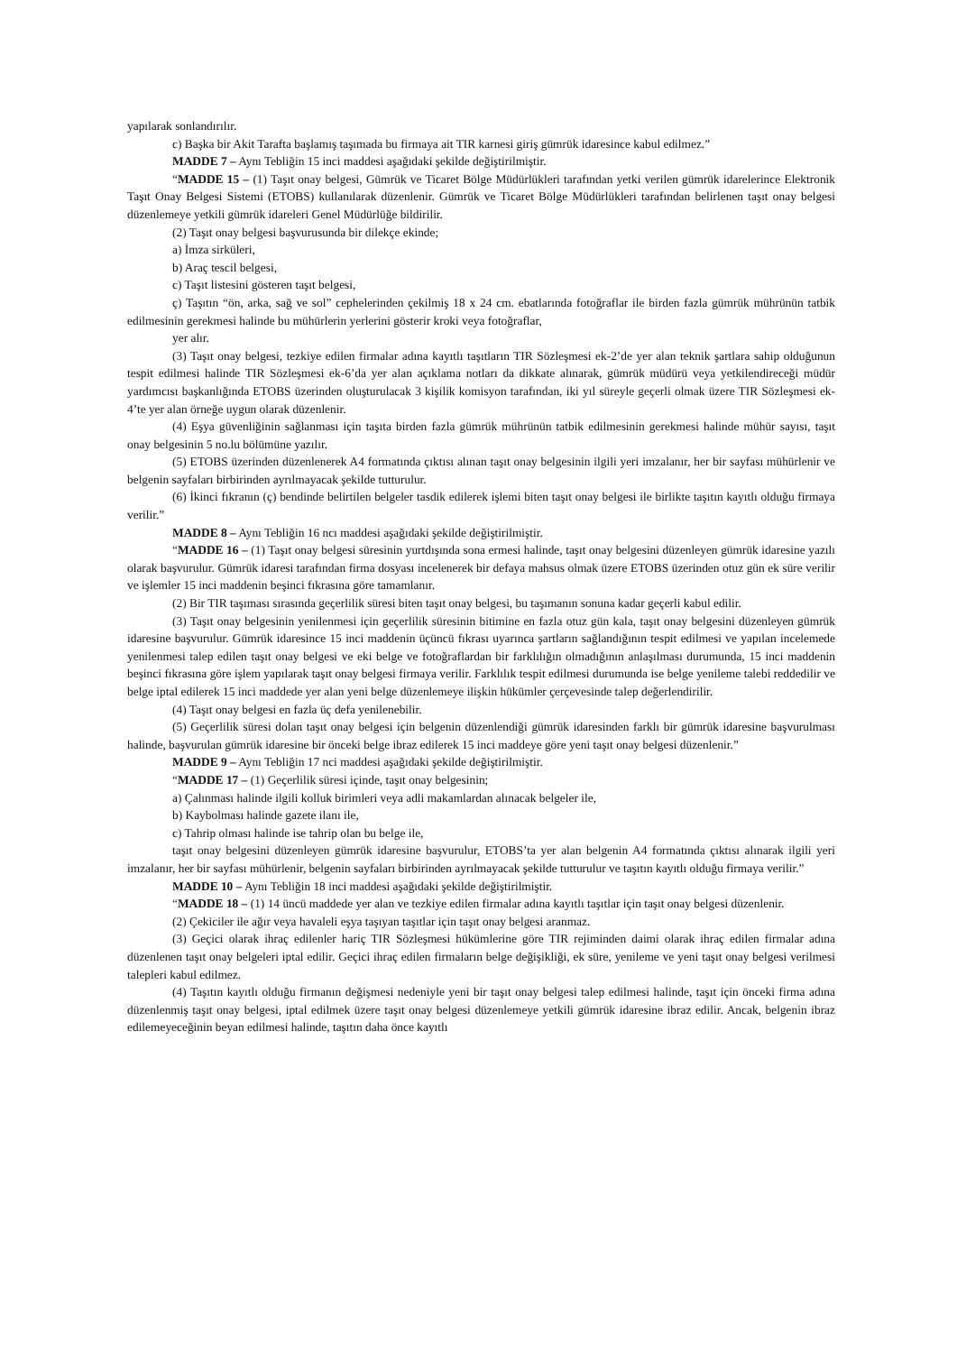yapılarak sonlandırılır.
c) Başka bir Akit Tarafta başlamış taşımada bu firmaya ait TIR karnesi giriş gümrük idaresince kabul edilmez.”
MADDE 7 – Aynı Tebliğin 15 inci maddesi aşağıdaki şekilde değiştirilmiştir.
“MADDE 15 – (1) Taşıt onay belgesi, Gümrük ve Ticaret Bölge Müdürlükleri tarafından yetki verilen gümrük idarelerince Elektronik Taşıt Onay Belgesi Sistemi (ETOBS) kullanılarak düzenlenir. Gümrük ve Ticaret Bölge Müdürlükleri tarafından belirlenen taşıt onay belgesi düzenlemeye yetkili gümrük idareleri Genel Müdürlüğe bildirilir.
(2) Taşıt onay belgesi başvurusunda bir dilekçe ekinde;
a) İmza sirküleri,
b) Araç tescil belgesi,
c) Taşıt listesini gösteren taşıt belgesi,
ç) Taşıtın “ön, arka, sağ ve sol” cephelerinden çekilmiş 18 x 24 cm. ebatlarında fotoğraflar ile birden fazla gümrük mührünün tatbik edilmesinin gerekmesi halinde bu mühürlerin yerlerini gösterir kroki veya fotoğraflar,
yer alır.
(3) Taşıt onay belgesi, tezkiye edilen firmalar adına kayıtlı taşıtların TIR Sözleşmesi ek-2’de yer alan teknik şartlara sahip olduğunun tespit edilmesi halinde TIR Sözleşmesi ek-6’da yer alan açıklama notları da dikkate alınarak, gümrük müdürü veya yetkilendireceği müdür yardımcısı başkanlığında ETOBS üzerinden oluşturulacak 3 kişilik komisyon tarafından, iki yıl süreyle geçerli olmak üzere TIR Sözleşmesi ek-4’te yer alan örneğe uygun olarak düzenlenir.
(4) Eşya güvenliğinin sağlanması için taşıta birden fazla gümrük mührünün tatbik edilmesinin gerekmesi halinde mühür sayısı, taşıt onay belgesinin 5 no.lu bölümüne yazılır.
(5) ETOBS üzerinden düzenlenerek A4 formatında çıktısı alınan taşıt onay belgesinin ilgili yeri imzalanır, her bir sayfası mühürlenir ve belgenin sayfaları birbirinden ayrılmayacak şekilde tutturulur.
(6) İkinci fıkranın (ç) bendinde belirtilen belgeler tasdik edilerek işlemi biten taşıt onay belgesi ile birlikte taşıtın kayıtlı olduğu firmaya verilir.”
MADDE 8 – Aynı Tebliğin 16 ncı maddesi aşağıdaki şekilde değiştirilmiştir.
“MADDE 16 – (1) Taşıt onay belgesi süresinin yurtdışında sona ermesi halinde, taşıt onay belgesini düzenleyen gümrük idaresine yazılı olarak başvurulur. Gümrük idaresi tarafından firma dosyası incelenerek bir defaya mahsus olmak üzere ETOBS üzerinden otuz gün ek süre verilir ve işlemler 15 inci maddenin beşinci fıkrasına göre tamamlanır.
(2) Bir TIR taşıması sırasında geçerlilik süresi biten taşıt onay belgesi, bu taşımanın sonuna kadar geçerli kabul edilir.
(3) Taşıt onay belgesinin yenilenmesi için geçerlilik süresinin bitimine en fazla otuz gün kala, taşıt onay belgesini düzenleyen gümrük idaresine başvurulur. Gümrük idaresince 15 inci maddenin üçüncü fıkrası uyarınca şartların sağlandığının tespit edilmesi ve yapılan incelemede yenilenmesi talep edilen taşıt onay belgesi ve eki belge ve fotoğraflardan bir farklılığın olmadığının anlaşılması durumunda, 15 inci maddenin beşinci fıkrasına göre işlem yapılarak taşıt onay belgesi firmaya verilir. Farklılık tespit edilmesi durumunda ise belge yenileme talebi reddedilir ve belge iptal edilerek 15 inci maddede yer alan yeni belge düzenlemeye ilişkin hükümler çerçevesinde talep değerlendirilir.
(4) Taşıt onay belgesi en fazla üç defa yenilenebilir.
(5) Geçerlilik süresi dolan taşıt onay belgesi için belgenin düzenlendiği gümrük idaresinden farklı bir gümrük idaresine başvurulması halinde, başvurulan gümrük idaresine bir önceki belge ibraz edilerek 15 inci maddeye göre yeni taşıt onay belgesi düzenlenir.”
MADDE 9 – Aynı Tebliğin 17 nci maddesi aşağıdaki şekilde değiştirilmiştir.
“MADDE 17 – (1) Geçerlilik süresi içinde, taşıt onay belgesinin;
a) Çalınması halinde ilgili kolluk birimleri veya adli makamlardan alınacak belgeler ile,
b) Kaybolması halinde gazete ilanı ile,
c) Tahrip olması halinde ise tahrip olan bu belge ile,
taşıt onay belgesini düzenleyen gümrük idaresine başvurulur, ETOBS’ta yer alan belgenin A4 formatında çıktısı alınarak ilgili yeri imzalanır, her bir sayfası mühürlenir, belgenin sayfaları birbirinden ayrılmayacak şekilde tutturulur ve taşıtın kayıtlı olduğu firmaya verilir.”
MADDE 10 – Aynı Tebliğin 18 inci maddesi aşağıdaki şekilde değiştirilmiştir.
“MADDE 18 – (1) 14 üncü maddede yer alan ve tezkiye edilen firmalar adına kayıtlı taşıtlar için taşıt onay belgesi düzenlenir.
(2) Çekiciler ile ağır veya havaleli eşya taşıyan taşıtlar için taşıt onay belgesi aranmaz.
(3) Geçici olarak ihraç edilenler hariç TIR Sözleşmesi hükümlerine göre TIR rejiminden daimi olarak ihraç edilen firmalar adına düzenlenen taşıt onay belgeleri iptal edilir. Geçici ihraç edilen firmaların belge değişikliği, ek süre, yenileme ve yeni taşıt onay belgesi verilmesi talepleri kabul edilmez.
(4) Taşıtın kayıtlı olduğu firmanın değişmesi nedeniyle yeni bir taşıt onay belgesi talep edilmesi halinde, taşıt için önceki firma adına düzenlenmiş taşıt onay belgesi, iptal edilmek üzere taşıt onay belgesi düzenlemeye yetkili gümrük idaresine ibraz edilir. Ancak, belgenin ibraz edilemeyeceğinin beyan edilmesi halinde, taşıtın daha önce kayıtlı